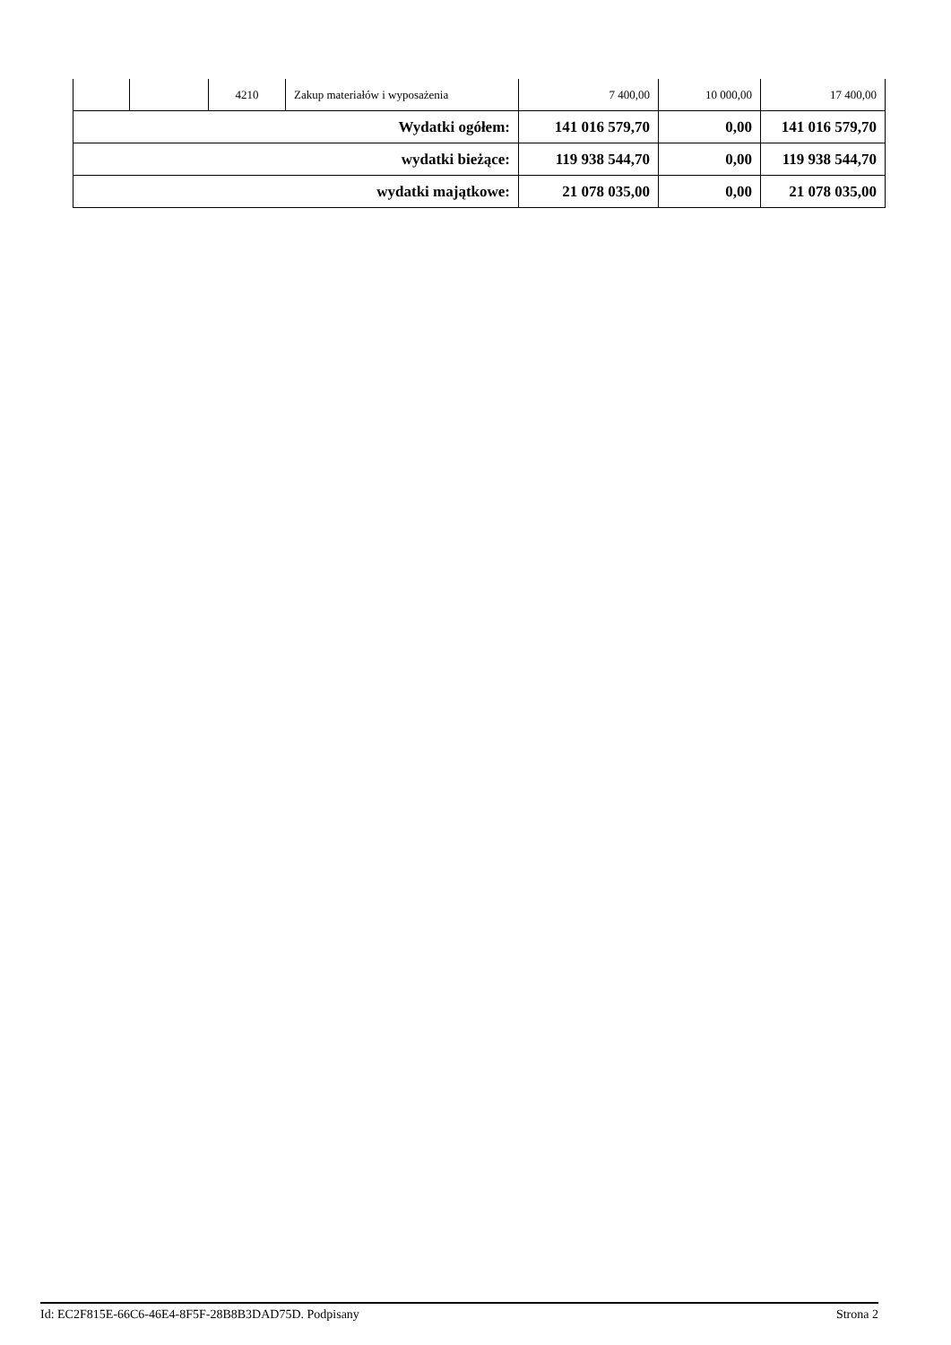| | | 4210 | Zakup materiałów i wyposażenia | 7 400,00 | 10 000,00 | 17 400,00 |
| Wydatki ogółem: | | | | 141 016 579,70 | 0,00 | 141 016 579,70 |
| wydatki bieżące: | | | | 119 938 544,70 | 0,00 | 119 938 544,70 |
| wydatki majątkowe: | | | | 21 078 035,00 | 0,00 | 21 078 035,00 |
Id: EC2F815E-66C6-46E4-8F5F-28B8B3DAD75D. Podpisany Strona 2